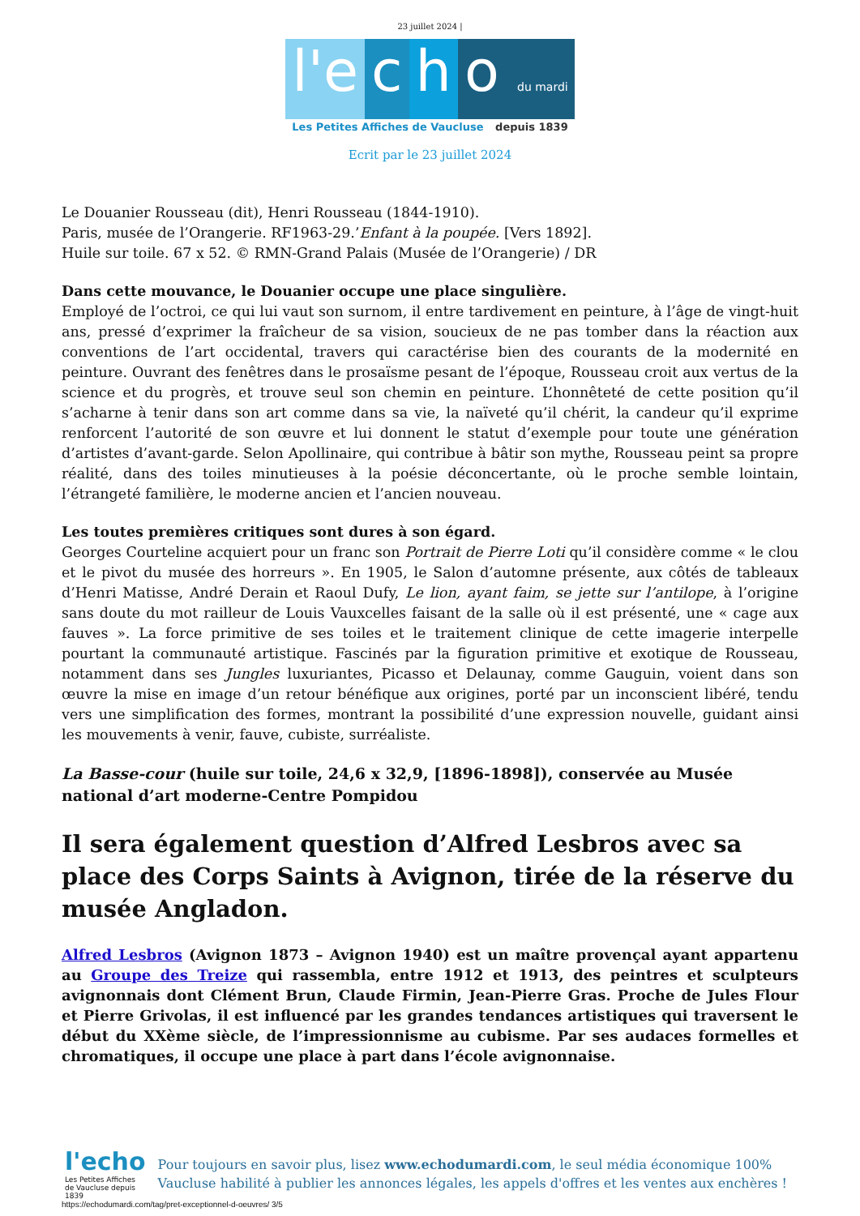23 juillet 2024 |
l'e c h o du mardi
Les Petites Affiches de Vaucluse depuis 1839
Ecrit par le 23 juillet 2024
Le Douanier Rousseau (dit), Henri Rousseau (1844-1910).
Paris, musée de l’Orangerie. RF1963-29.’Enfant à la poupée. [Vers 1892].
Huile sur toile. 67 x 52. © RMN-Grand Palais (Musée de l’Orangerie) / DR
Dans cette mouvance, le Douanier occupe une place singulière.
Employé de l’octroi, ce qui lui vaut son surnom, il entre tardivement en peinture, à l’âge de vingt-huit ans, pressé d’exprimer la fraîcheur de sa vision, soucieux de ne pas tomber dans la réaction aux conventions de l’art occidental, travers qui caractérise bien des courants de la modernité en peinture. Ouvrant des fenêtres dans le prosaïsme pesant de l’époque, Rousseau croit aux vertus de la science et du progrès, et trouve seul son chemin en peinture. L’honnêteté de cette position qu’il s’acharne à tenir dans son art comme dans sa vie, la naïveté qu’il chérit, la candeur qu’il exprime renforcent l’autorité de son œuvre et lui donnent le statut d’exemple pour toute une génération d’artistes d’avant-garde. Selon Apollinaire, qui contribue à bâtir son mythe, Rousseau peint sa propre réalité, dans des toiles minutieuses à la poésie déconcertante, où le proche semble lointain, l’étrangeté familière, le moderne ancien et l’ancien nouveau.
Les toutes premières critiques sont dures à son égard.
Georges Courteline acquiert pour un franc son Portrait de Pierre Loti qu’il considère comme « le clou et le pivot du musée des horreurs ». En 1905, le Salon d’automne présente, aux côtés de tableaux d’Henri Matisse, André Derain et Raoul Dufy, Le lion, ayant faim, se jette sur l’antilope, à l’origine sans doute du mot railleur de Louis Vauxcelles faisant de la salle où il est présenté, une « cage aux fauves ». La force primitive de ses toiles et le traitement clinique de cette imagerie interpelle pourtant la communauté artistique. Fascinés par la figuration primitive et exotique de Rousseau, notamment dans ses Jungles luxuriantes, Picasso et Delaunay, comme Gauguin, voient dans son œuvre la mise en image d’un retour bénéfique aux origines, porté par un inconscient libéré, tendu vers une simplification des formes, montrant la possibilité d’une expression nouvelle, guidant ainsi les mouvements à venir, fauve, cubiste, surréaliste.
La Basse-cour (huile sur toile, 24,6 x 32,9, [1896-1898]), conservée au Musée national d’art moderne-Centre Pompidou
Il sera également question d’Alfred Lesbros avec sa place des Corps Saints à Avignon, tirée de la réserve du musée Angladon.
Alfred Lesbros (Avignon 1873 – Avignon 1940) est un maître provençal ayant appartenu au Groupe des Treize qui rassembla, entre 1912 et 1913, des peintres et sculpteurs avignonnais dont Clément Brun, Claude Firmin, Jean-Pierre Gras. Proche de Jules Flour et Pierre Grivolas, il est influencé par les grandes tendances artistiques qui traversent le début du XXème siècle, de l’impressionnisme au cubisme. Par ses audaces formelles et chromatiques, il occupe une place à part dans l’école avignonnaise.
l'echo
Les Petites Affiches de Vaucluse depuis 1839
Pour toujours en savoir plus, lisez www.echodumardi.com, le seul média économique 100% Vaucluse habilité à publier les annonces légales, les appels d'offres et les ventes aux enchères !
https://echodumardi.com/tag/pret-exceptionnel-d-oeuvres/ 3/5